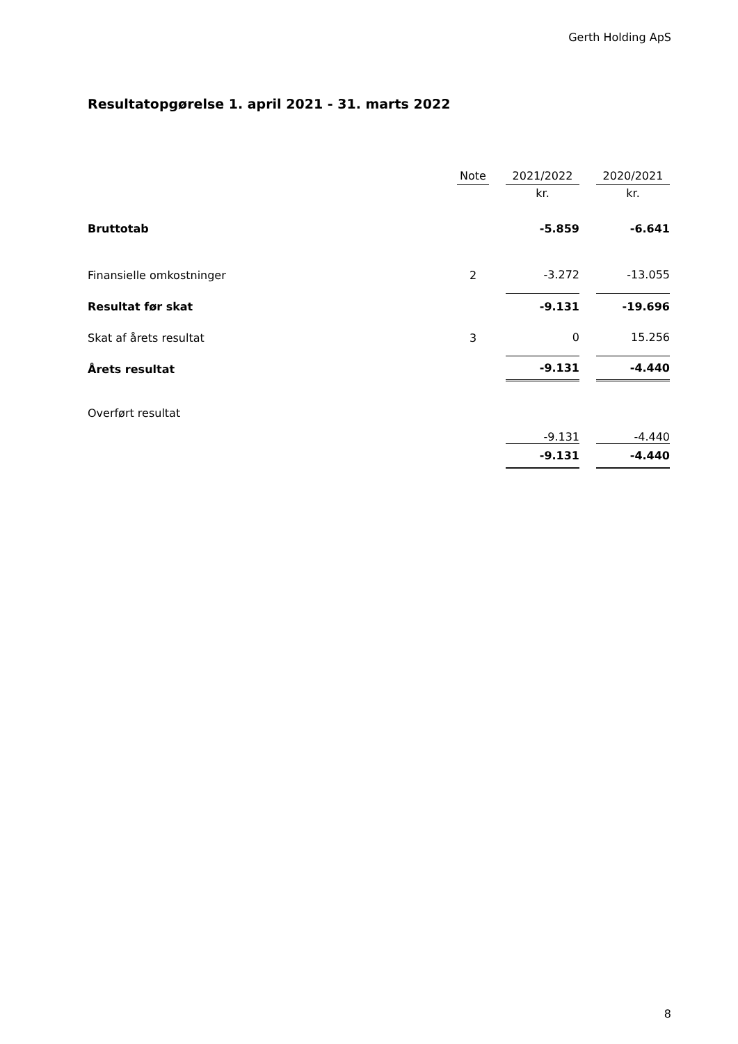Gerth Holding ApS
Resultatopgørelse 1. april 2021 - 31. marts 2022
| | Note | | 2021/2022 | | 2020/2021 |
| --- | --- | --- | --- | --- | --- |
| | | | kr. | | kr. |
| Bruttotab | | | -5.859 | | -6.641 |
| Finansielle omkostninger | 2 | | -3.272 | | -13.055 |
| Resultat før skat | | | -9.131 | | -19.696 |
| Skat af årets resultat | 3 | | 0 | | 15.256 |
| Årets resultat | | | -9.131 | | -4.440 |
| Overført resultat | | | -9.131 | | -4.440 |
| | | | -9.131 | | -4.440 |
8